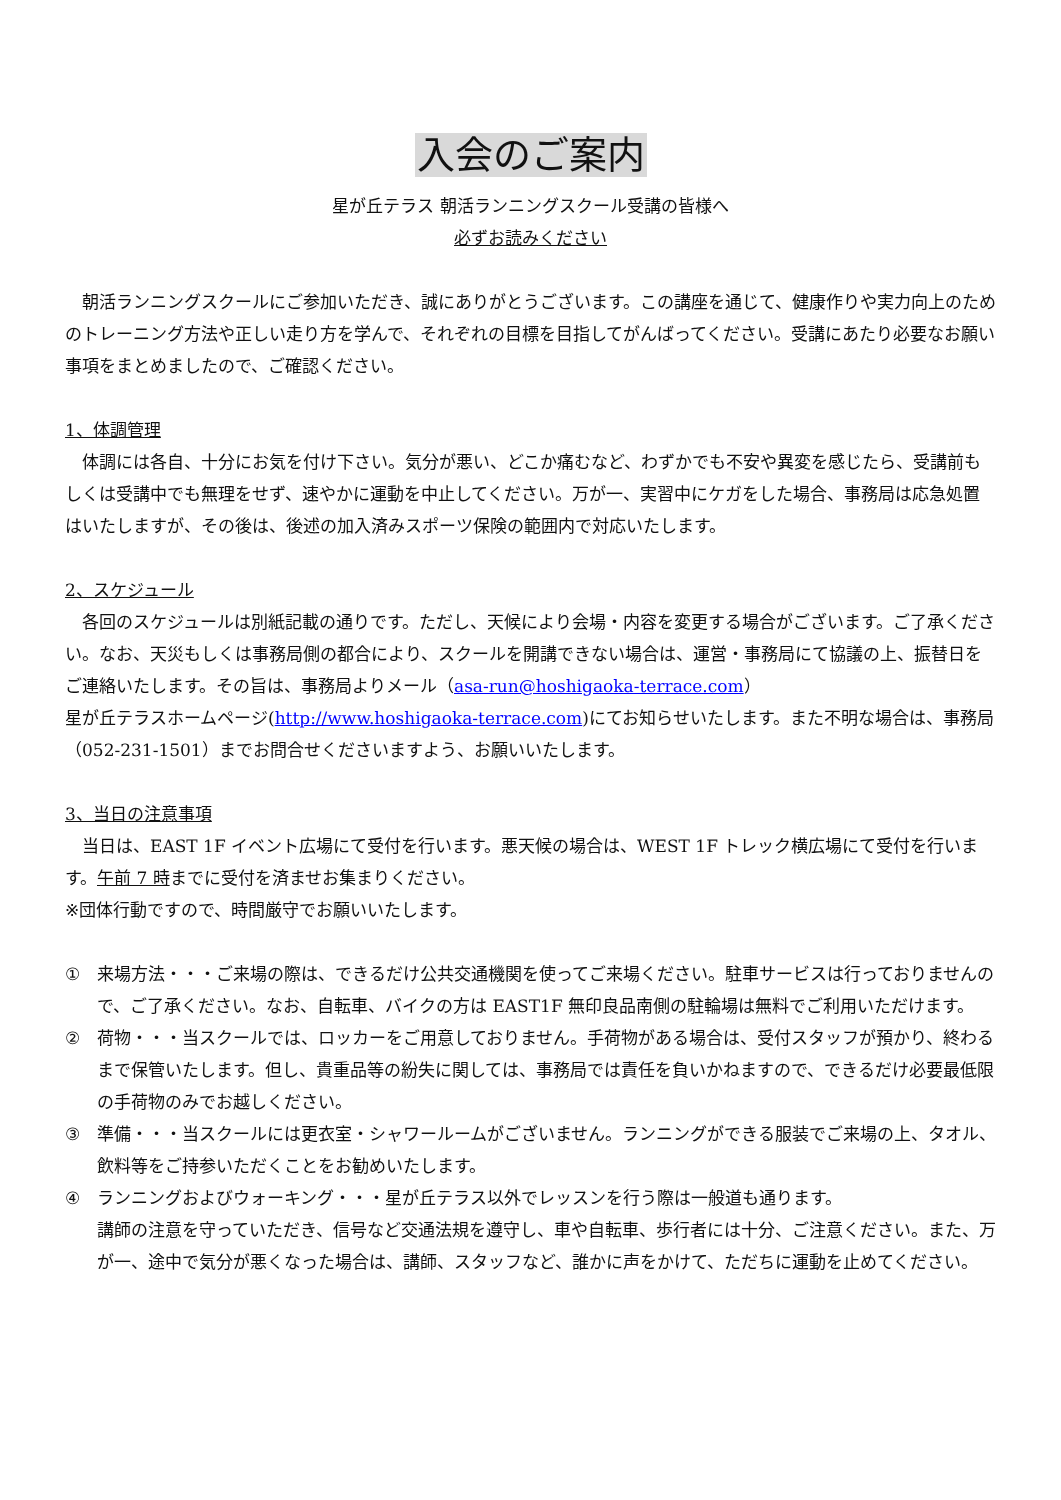入会のご案内
星が丘テラス 朝活ランニングスクール受講の皆様へ
必ずお読みください
　朝活ランニングスクールにご参加いただき、誠にありがとうございます。この講座を通じて、健康作りや実力向上のためのトレーニング方法や正しい走り方を学んで、それぞれの目標を目指してがんばってください。受講にあたり必要なお願い事項をまとめましたので、ご確認ください。
1、体調管理
　体調には各自、十分にお気を付け下さい。気分が悪い、どこか痛むなど、わずかでも不安や異変を感じたら、受講前もしくは受講中でも無理をせず、速やかに運動を中止してください。万が一、実習中にケガをした場合、事務局は応急処置はいたしますが、その後は、後述の加入済みスポーツ保険の範囲内で対応いたします。
2、スケジュール
　各回のスケジュールは別紙記載の通りです。ただし、天候により会場・内容を変更する場合がございます。ご了承ください。なお、天災もしくは事務局側の都合により、スクールを開講できない場合は、運営・事務局にて協議の上、振替日をご連絡いたします。その旨は、事務局よりメール（asa-run@hoshigaoka-terrace.com）
星が丘テラスホームページ(http://www.hoshigaoka-terrace.com)にてお知らせいたします。また不明な場合は、事務局（052-231-1501）までお問合せくださいますよう、お願いいたします。
3、当日の注意事項
　当日は、EAST 1F イベント広場にて受付を行います。悪天候の場合は、WEST 1F トレック横広場にて受付を行います。午前 7 時までに受付を済ませお集まりください。
※団体行動ですので、時間厳守でお願いいたします。
① 来場方法・・・ご来場の際は、できるだけ公共交通機関を使ってご来場ください。駐車サービスは行っておりませんので、ご了承ください。なお、自転車、バイクの方は EAST1F 無印良品南側の駐輪場は無料でご利用いただけます。
② 荷物・・・当スクールでは、ロッカーをご用意しておりません。手荷物がある場合は、受付スタッフが預かり、終わるまで保管いたします。但し、貴重品等の紛失に関しては、事務局では責任を負いかねますので、できるだけ必要最低限の手荷物のみでお越しください。
③ 準備・・・当スクールには更衣室・シャワールームがございません。ランニングができる服装でご来場の上、タオル、飲料等をご持参いただくことをお勧めいたします。
④ ランニングおよびウォーキング・・・星が丘テラス以外でレッスンを行う際は一般道も通ります。
講師の注意を守っていただき、信号など交通法規を遵守し、車や自転車、歩行者には十分、ご注意ください。また、万が一、途中で気分が悪くなった場合は、講師、スタッフなど、誰かに声をかけて、ただちに運動を止めてください。